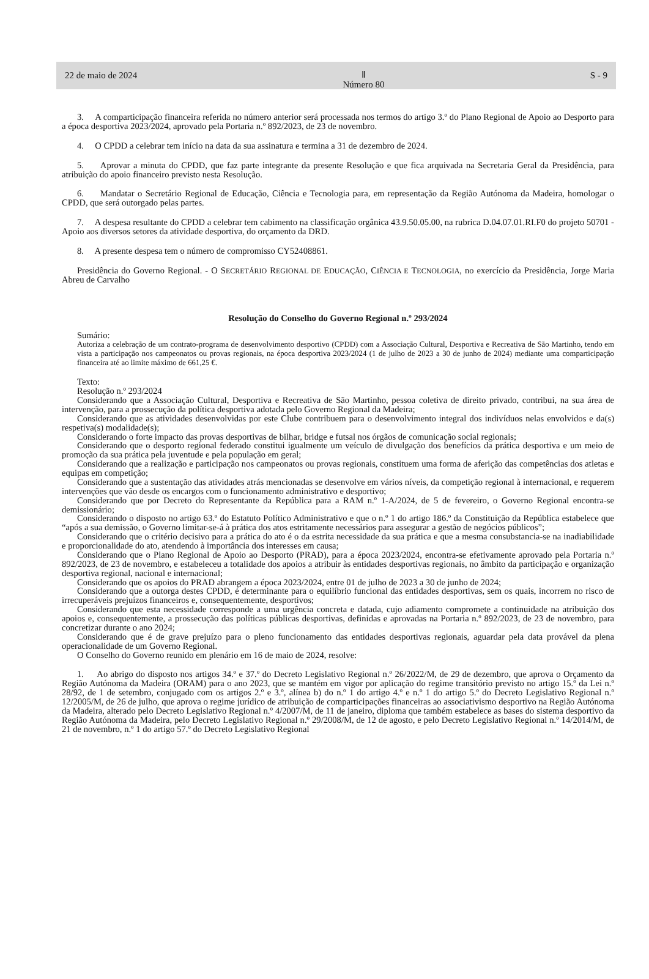22 de maio de 2024 Ⅱ
Número 80 S - 9
3. A comparticipação financeira referida no número anterior será processada nos termos do artigo 3.º do Plano Regional de Apoio ao Desporto para a época desportiva 2023/2024, aprovado pela Portaria n.º 892/2023, de 23 de novembro.
4. O CPDD a celebrar tem início na data da sua assinatura e termina a 31 de dezembro de 2024.
5. Aprovar a minuta do CPDD, que faz parte integrante da presente Resolução e que fica arquivada na Secretaria Geral da Presidência, para atribuição do apoio financeiro previsto nesta Resolução.
6. Mandatar o Secretário Regional de Educação, Ciência e Tecnologia para, em representação da Região Autónoma da Madeira, homologar o CPDD, que será outorgado pelas partes.
7. A despesa resultante do CPDD a celebrar tem cabimento na classificação orgânica 43.9.50.05.00, na rubrica D.04.07.01.RI.F0 do projeto 50701 - Apoio aos diversos setores da atividade desportiva, do orçamento da DRD.
8. A presente despesa tem o número de compromisso CY52408861.
Presidência do Governo Regional. - O SECRETÁRIO REGIONAL DE EDUCAÇÃO, CIÊNCIA E TECNOLOGIA, no exercício da Presidência, Jorge Maria Abreu de Carvalho
Resolução do Conselho do Governo Regional n.º 293/2024
Sumário:
Autoriza a celebração de um contrato-programa de desenvolvimento desportivo (CPDD) com a Associação Cultural, Desportiva e Recreativa de São Martinho, tendo em vista a participação nos campeonatos ou provas regionais, na época desportiva 2023/2024 (1 de julho de 2023 a 30 de junho de 2024) mediante uma comparticipação financeira até ao limite máximo de 661,25 €.
Texto:
Resolução n.º 293/2024
Considerando que a Associação Cultural, Desportiva e Recreativa de São Martinho, pessoa coletiva de direito privado, contribui, na sua área de intervenção, para a prossecução da política desportiva adotada pelo Governo Regional da Madeira;
Considerando que as atividades desenvolvidas por este Clube contribuem para o desenvolvimento integral dos indivíduos nelas envolvidos e da(s) respetiva(s) modalidade(s);
Considerando o forte impacto das provas desportivas de bilhar, bridge e futsal nos órgãos de comunicação social regionais;
Considerando que o desporto regional federado constitui igualmente um veículo de divulgação dos benefícios da prática desportiva e um meio de promoção da sua prática pela juventude e pela população em geral;
Considerando que a realização e participação nos campeonatos ou provas regionais, constituem uma forma de aferição das competências dos atletas e equipas em competição;
Considerando que a sustentação das atividades atrás mencionadas se desenvolve em vários níveis, da competição regional à internacional, e requerem intervenções que vão desde os encargos com o funcionamento administrativo e desportivo;
Considerando que por Decreto do Representante da República para a RAM n.º 1-A/2024, de 5 de fevereiro, o Governo Regional encontra-se demissionário;
Considerando o disposto no artigo 63.º do Estatuto Político Administrativo e que o n.º 1 do artigo 186.º da Constituição da República estabelece que “após a sua demissão, o Governo limitar-se-á à prática dos atos estritamente necessários para assegurar a gestão de negócios públicos”;
Considerando que o critério decisivo para a prática do ato é o da estrita necessidade da sua prática e que a mesma consubstancia-se na inadiabilidade e proporcionalidade do ato, atendendo à importância dos interesses em causa;
Considerando que o Plano Regional de Apoio ao Desporto (PRAD), para a época 2023/2024, encontra-se efetivamente aprovado pela Portaria n.º 892/2023, de 23 de novembro, e estabeleceu a totalidade dos apoios a atribuir às entidades desportivas regionais, no âmbito da participação e organização desportiva regional, nacional e internacional;
Considerando que os apoios do PRAD abrangem a época 2023/2024, entre 01 de julho de 2023 a 30 de junho de 2024;
Considerando que a outorga destes CPDD, é determinante para o equilíbrio funcional das entidades desportivas, sem os quais, incorrem no risco de irrecuperáveis prejuízos financeiros e, consequentemente, desportivos;
Considerando que esta necessidade corresponde a uma urgência concreta e datada, cujo adiamento compromete a continuidade na atribuição dos apoios e, consequentemente, a prossecução das políticas públicas desportivas, definidas e aprovadas na Portaria n.º 892/2023, de 23 de novembro, para concretizar durante o ano 2024;
Considerando que é de grave prejuízo para o pleno funcionamento das entidades desportivas regionais, aguardar pela data provável da plena operacionalidade de um Governo Regional.
O Conselho do Governo reunido em plenário em 16 de maio de 2024, resolve:
1. Ao abrigo do disposto nos artigos 34.º e 37.º do Decreto Legislativo Regional n.º 26/2022/M, de 29 de dezembro, que aprova o Orçamento da Região Autónoma da Madeira (ORAM) para o ano 2023, que se mantém em vigor por aplicação do regime transitório previsto no artigo 15.º da Lei n.º 28/92, de 1 de setembro, conjugado com os artigos 2.º e 3.º, alínea b) do n.º 1 do artigo 4.º e n.º 1 do artigo 5.º do Decreto Legislativo Regional n.º 12/2005/M, de 26 de julho, que aprova o regime jurídico de atribuição de comparticipações financeiras ao associativismo desportivo na Região Autónoma da Madeira, alterado pelo Decreto Legislativo Regional n.º 4/2007/M, de 11 de janeiro, diploma que também estabelece as bases do sistema desportivo da Região Autónoma da Madeira, pelo Decreto Legislativo Regional n.º 29/2008/M, de 12 de agosto, e pelo Decreto Legislativo Regional n.º 14/2014/M, de 21 de novembro, n.º 1 do artigo 57.º do Decreto Legislativo Regional